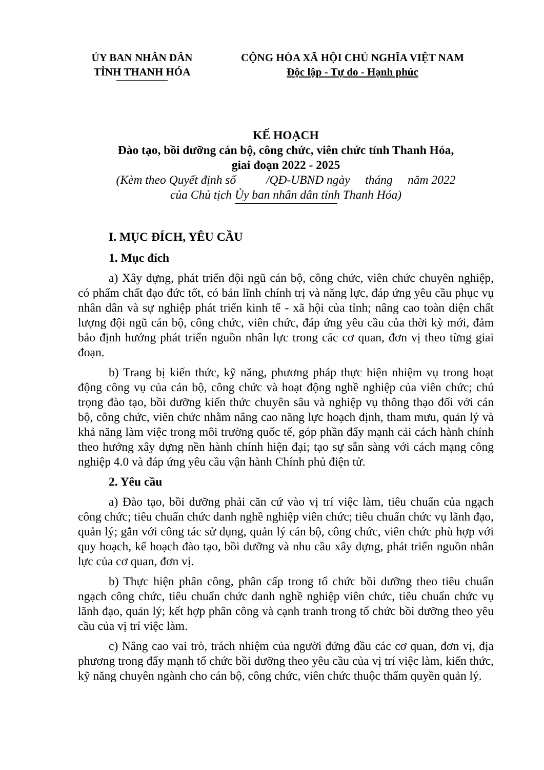ỦY BAN NHÂN DÂN
TỈNH THANH HÓA
CỘNG HÒA XÃ HỘI CHỦ NGHĨA VIỆT NAM
Độc lập - Tự do - Hạnh phúc
KẾ HOẠCH
Đào tạo, bồi dưỡng cán bộ, công chức, viên chức tỉnh Thanh Hóa,
giai đoạn 2022 - 2025
(Kèm theo Quyết định số /QĐ-UBND ngày tháng năm 2022
của Chủ tịch Ủy ban nhân dân tỉnh Thanh Hóa)
I. MỤC ĐÍCH, YÊU CẦU
1. Mục đích
a) Xây dựng, phát triển đội ngũ cán bộ, công chức, viên chức chuyên nghiệp, có phẩm chất đạo đức tốt, có bản lĩnh chính trị và năng lực, đáp ứng yêu cầu phục vụ nhân dân và sự nghiệp phát triển kinh tế - xã hội của tỉnh; nâng cao toàn diện chất lượng đội ngũ cán bộ, công chức, viên chức, đáp ứng yêu cầu của thời kỳ mới, đảm bảo định hướng phát triển nguồn nhân lực trong các cơ quan, đơn vị theo từng giai đoạn.
b) Trang bị kiến thức, kỹ năng, phương pháp thực hiện nhiệm vụ trong hoạt động công vụ của cán bộ, công chức và hoạt động nghề nghiệp của viên chức; chú trọng đào tạo, bồi dưỡng kiến thức chuyên sâu và nghiệp vụ thông thạo đối với cán bộ, công chức, viên chức nhằm nâng cao năng lực hoạch định, tham mưu, quản lý và khả năng làm việc trong môi trường quốc tế, góp phần đẩy mạnh cải cách hành chính theo hướng xây dựng nền hành chính hiện đại; tạo sự sẵn sàng với cách mạng công nghiệp 4.0 và đáp ứng yêu cầu vận hành Chính phủ điện tử.
2. Yêu cầu
a) Đào tạo, bồi dưỡng phải căn cứ vào vị trí việc làm, tiêu chuẩn của ngạch công chức; tiêu chuẩn chức danh nghề nghiệp viên chức; tiêu chuẩn chức vụ lãnh đạo, quản lý; gắn với công tác sử dụng, quản lý cán bộ, công chức, viên chức phù hợp với quy hoạch, kế hoạch đào tạo, bồi dưỡng và nhu cầu xây dựng, phát triển nguồn nhân lực của cơ quan, đơn vị.
b) Thực hiện phân công, phân cấp trong tổ chức bồi dưỡng theo tiêu chuẩn ngạch công chức, tiêu chuẩn chức danh nghề nghiệp viên chức, tiêu chuẩn chức vụ lãnh đạo, quản lý; kết hợp phân công và cạnh tranh trong tổ chức bồi dưỡng theo yêu cầu của vị trí việc làm.
c) Nâng cao vai trò, trách nhiệm của người đứng đầu các cơ quan, đơn vị, địa phương trong đẩy mạnh tổ chức bồi dưỡng theo yêu cầu của vị trí việc làm, kiến thức, kỹ năng chuyên ngành cho cán bộ, công chức, viên chức thuộc thẩm quyền quản lý.